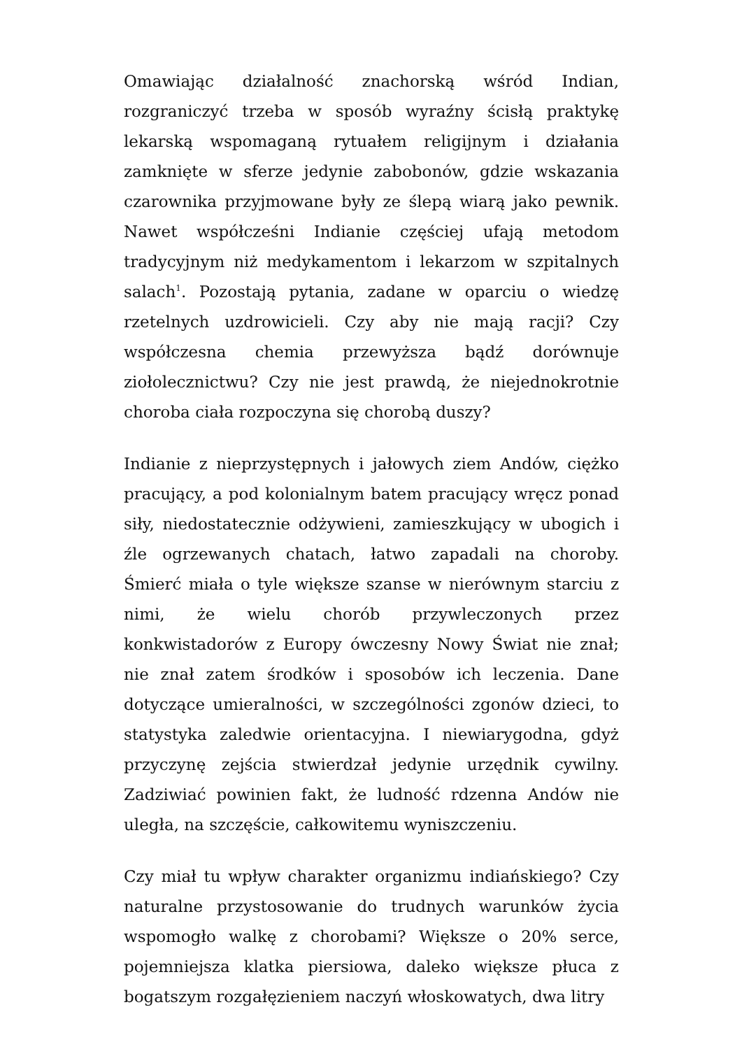Omawiając działalność znachorską wśród Indian, rozgraniczyć trzeba w sposób wyraźny ścisłą praktykę lekarską wspomaganą rytuałem religijnym i działania zamknięte w sferze jedynie zabobonów, gdzie wskazania czarownika przyjmowane były ze ślepą wiarą jako pewnik. Nawet współcześni Indianie częściej ufają metodom tradycyjnym niż medykamentom i lekarzom w szpitalnych salach<sup>1</sup>. Pozostają pytania, zadane w oparciu o wiedzę rzetelnych uzdrowicieli. Czy aby nie mają racji? Czy współczesna chemia przewyższa bądź dorównuje ziołolecznictwu? Czy nie jest prawdą, że niejednokrotnie choroba ciała rozpoczyna się chorobą duszy?
Indianie z nieprzystępnych i jałowych ziem Andów, ciężko pracujący, a pod kolonialnym batem pracujący wręcz ponad siły, niedostatecznie odżywieni, zamieszkujący w ubogich i źle ogrzewanych chatach, łatwo zapadali na choroby. Śmierć miała o tyle większe szanse w nierównym starciu z nimi, że wielu chorób przywleczonych przez konkwistadorów z Europy ówczesny Nowy Świat nie znał; nie znał zatem środków i sposobów ich leczenia. Dane dotyczące umieralności, w szczególności zgonów dzieci, to statystyka zaledwie orientacyjna. I niewiarygodna, gdyż przyczynę zejścia stwierdzał jedynie urzędnik cywilny. Zadziwiać powinien fakt, że ludność rdzenna Andów nie uległa, na szczęście, całkowitemu wyniszczeniu.
Czy miał tu wpływ charakter organizmu indiańskiego? Czy naturalne przystosowanie do trudnych warunków życia wspomogło walkę z chorobami? Większe o 20% serce, pojemniejsza klatka piersiowa, daleko większe płuca z bogatszym rozgałęzieniem naczyń włoskowatych, dwa litry